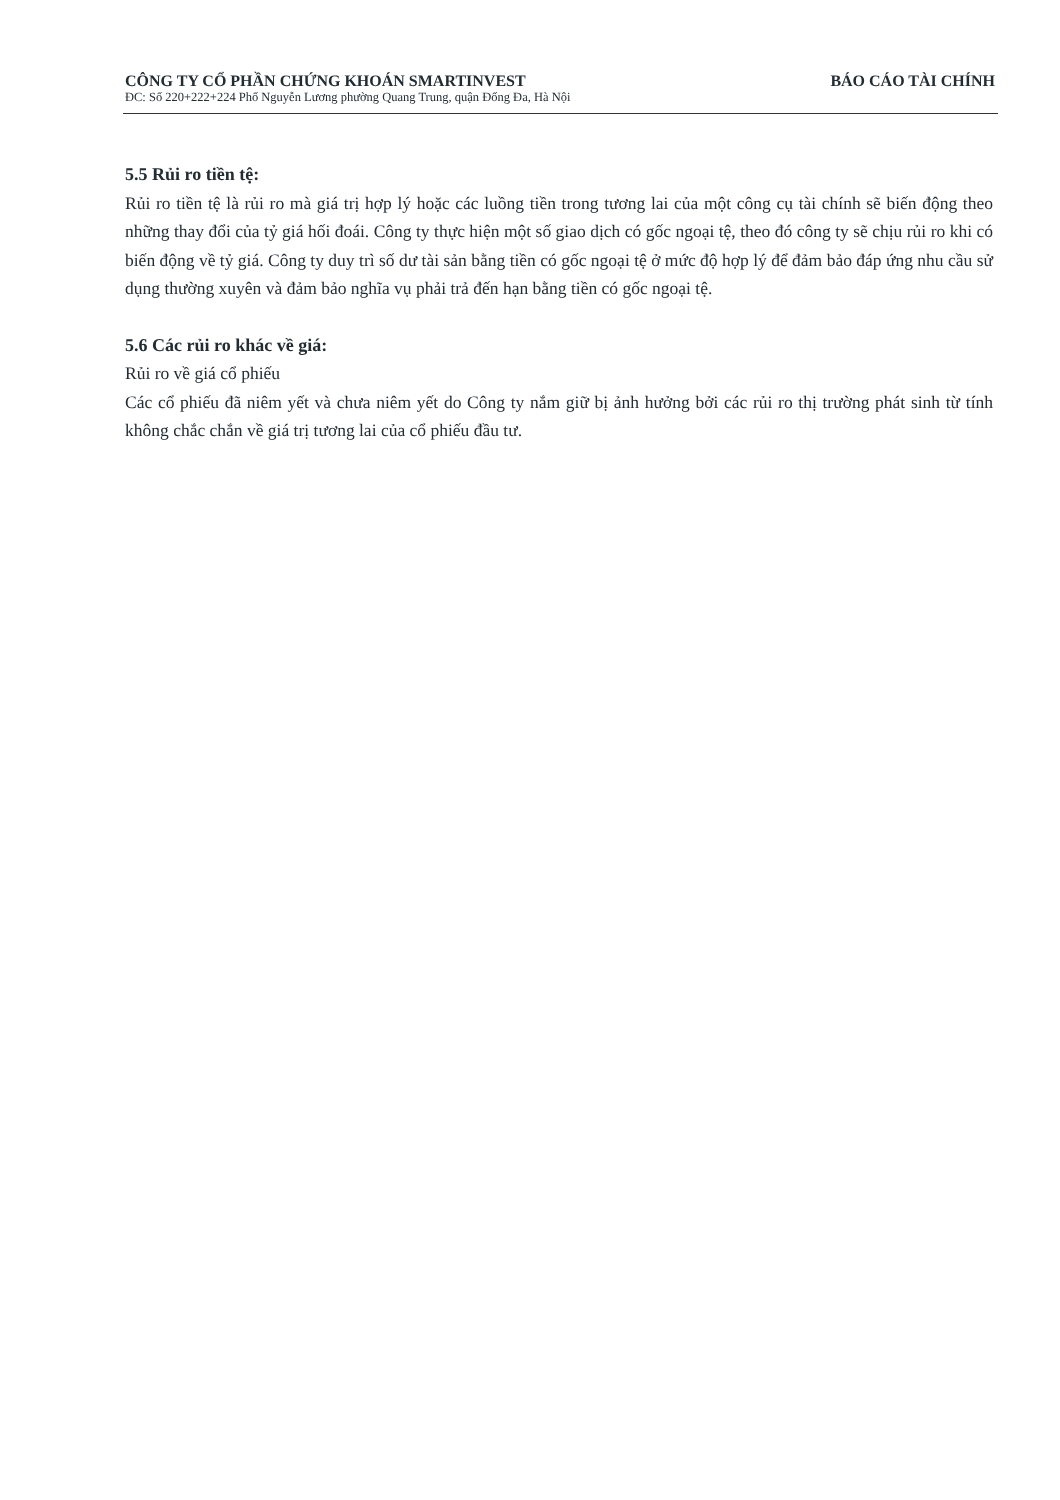CÔNG TY CỔ PHẦN CHỨNG KHOÁN SMARTINVEST BÁO CÁO TÀI CHÍNH
ĐC: Số 220+222+224 Phố Nguyễn Lương phường Quang Trung, quận Đống Đa, Hà Nội
5.5 Rủi ro tiền tệ:
Rủi ro tiền tệ là rủi ro mà giá trị hợp lý hoặc các luồng tiền trong tương lai của một công cụ tài chính sẽ biến động theo những thay đổi của tỷ giá hối đoái. Công ty thực hiện một số giao dịch có gốc ngoại tệ, theo đó công ty sẽ chịu rủi ro khi có biến động về tỷ giá. Công ty duy trì số dư tài sản bằng tiền có gốc ngoại tệ ở mức độ hợp lý để đảm bảo đáp ứng nhu cầu sử dụng thường xuyên và đảm bảo nghĩa vụ phải trả đến hạn bằng tiền có gốc ngoại tệ.
5.6 Các rủi ro khác về giá:
Rủi ro về giá cổ phiếu
Các cổ phiếu đã niêm yết và chưa niêm yết do Công ty nắm giữ bị ảnh hưởng bởi các rủi ro thị trường phát sinh từ tính không chắc chắn về giá trị tương lai của cổ phiếu đầu tư.